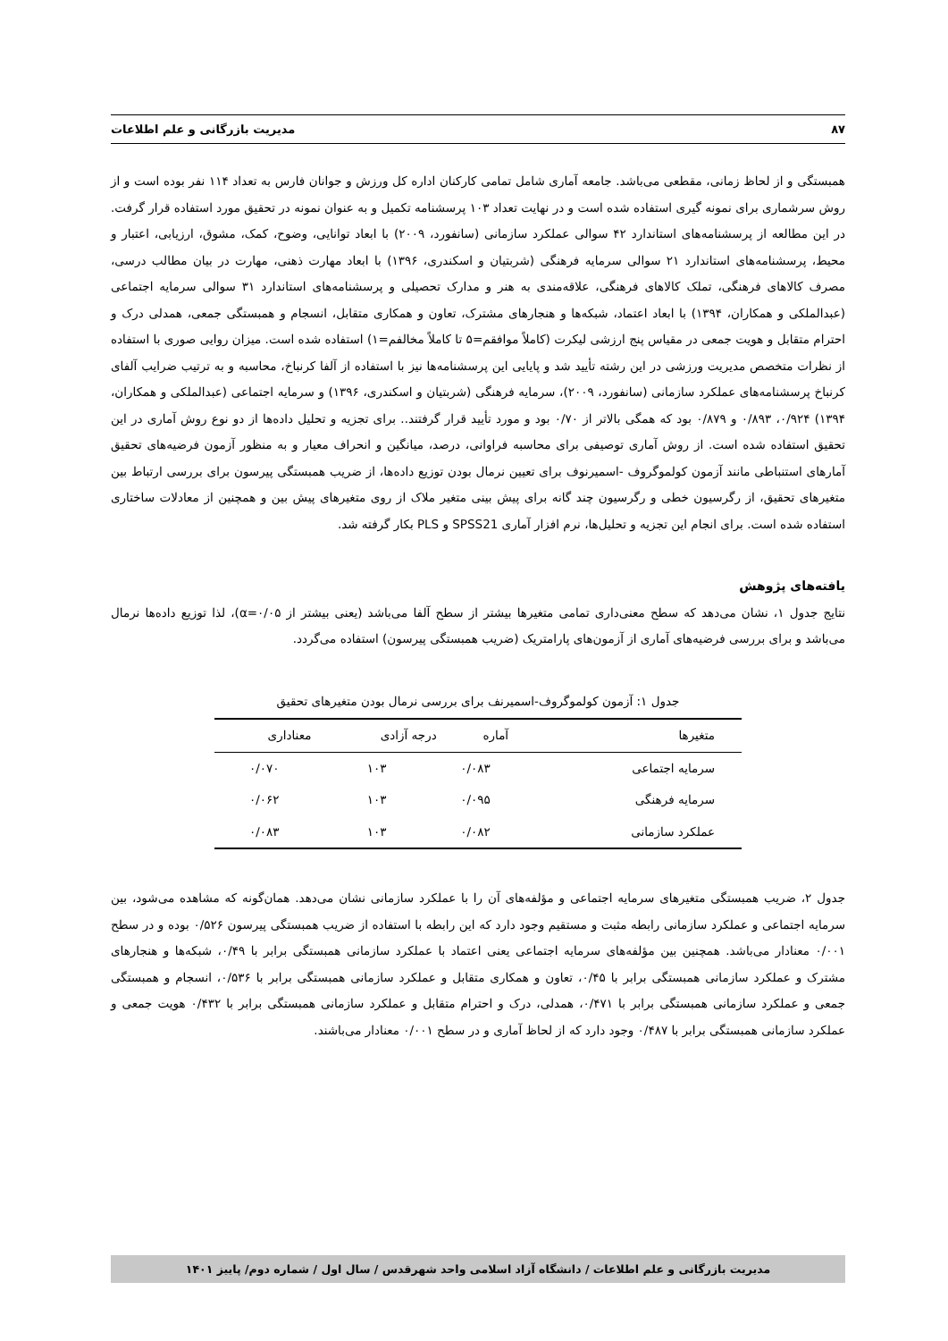۸۷ مدیریت بازرگانی و علم اطلاعات
همبستگی و از لحاظ زمانی، مقطعی می‌باشد. جامعه آماری شامل تمامی کارکنان اداره کل ورزش و جوانان فارس به تعداد ۱۱۴ نفر بوده است و از روش سرشماری برای نمونه گیری استفاده شده است و در نهایت تعداد ۱۰۳ پرسشنامه تکمیل و به عنوان نمونه در تحقیق مورد استفاده قرار گرفت. در این مطالعه از پرسشنامه‌های استاندارد ۴۲ سوالی عملکرد سازمانی (سانفورد، ۲۰۰۹) با ابعاد توانایی، وضوح، کمک، مشوق، ارزیابی، اعتبار و محیط، پرسشنامه‌های استاندارد ۲۱ سوالی سرمایه فرهنگی (شربتیان و اسکندری، ۱۳۹۶) با ابعاد مهارت ذهنی، مهارت در بیان مطالب درسی، مصرف کالاهای فرهنگی، تملک کالاهای فرهنگی، علاقه‌مندی به هنر و مدارک تحصیلی و پرسشنامه‌های استاندارد ۳۱ سوالی سرمایه اجتماعی (عبدالملکی و همکاران، ۱۳۹۴) با ابعاد اعتماد، شبکه‌ها و هنجارهای مشترک، تعاون و همکاری متقابل، انسجام و همبستگی جمعی، همدلی درک و احترام متقابل و هویت جمعی در مقیاس پنج ارزشی لیکرت (کاملاً موافقم=۵ تا کاملاً مخالفم=۱) استفاده شده است. میزان روایی صوری با استفاده از نظرات متخصص مدیریت ورزشی در این رشته تأیید شد و پایایی این پرسشنامه‌ها نیز با استفاده از آلفا کرنباخ، محاسبه و به ترتیب ضرایب آلفای کرنباخ پرسشنامه‌های عملکرد سازمانی (سانفورد، ۲۰۰۹)، سرمایه فرهنگی (شربتیان و اسکندری، ۱۳۹۶) و سرمایه اجتماعی (عبدالملکی و همکاران، ۱۳۹۴) ۰/۹۲۴، ۰/۸۹۳ و ۰/۸۷۹ بود که همگی بالاتر از ۰/۷۰ بود و مورد تأیید قرار گرفتند.. برای تجزیه و تحلیل داده‌ها از دو نوع روش آماری در این تحقیق استفاده شده است. از روش آماری توصیفی برای محاسبه فراوانی، درصد، میانگین و انحراف معیار و به منظور آزمون فرضیه‌های تحقیق آمارهای استنباطی مانند آزمون کولموگروف -اسمیرنوف برای تعیین نرمال بودن توزیع داده‌ها، از ضریب همبستگی پیرسون برای بررسی ارتباط بین متغیرهای تحقیق، از رگرسیون خطی و رگرسیون چند گانه برای پیش بینی متغیر ملاک از روی متغیرهای پیش بین و همچنین از معادلات ساختاری استفاده شده است. برای انجام این تجزیه و تحلیل‌ها، نرم افزار آماری SPSS21 و PLS بکار گرفته شد.
یافته‌های پژوهش
نتایج جدول ۱، نشان می‌دهد که سطح معنی‌داری تمامی متغیرها بیشتر از سطح آلفا می‌باشد (یعنی بیشتر از α=۰/۰۵)، لذا توزیع داده‌ها نرمال می‌باشد و برای بررسی فرضیه‌های آماری از آزمون‌های پارامتریک (ضریب همبستگی پیرسون) استفاده می‌گردد.
جدول ۱: آزمون کولموگروف-اسمیرنف برای بررسی نرمال بودن متغیرهای تحقیق
| متغیرها | آماره | درجه آزادی | معناداری |
| --- | --- | --- | --- |
| سرمایه اجتماعی | ۰/۰۸۳ | ۱۰۳ | ۰/۰۷۰ |
| سرمایه فرهنگی | ۰/۰۹۵ | ۱۰۳ | ۰/۰۶۲ |
| عملکرد سازمانی | ۰/۰۸۲ | ۱۰۳ | ۰/۰۸۳ |
جدول ۲، ضریب همبستگی متغیرهای سرمایه اجتماعی و مؤلفه‌های آن را با عملکرد سازمانی نشان می‌دهد. همان‌گونه که مشاهده می‌شود، بین سرمایه اجتماعی و عملکرد سازمانی رابطه مثبت و مستقیم وجود دارد که این رابطه با استفاده از ضریب همبستگی پیرسون ۰/۵۲۶ بوده و در سطح ۰/۰۰۱ معنادار می‌باشد. همچنین بین مؤلفه‌های سرمایه اجتماعی یعنی اعتماد با عملکرد سازمانی همبستگی برابر با ۰/۴۹، شبکه‌ها و هنجارهای مشترک و عملکرد سازمانی همبستگی برابر با ۰/۴۵، تعاون و همکاری متقابل و عملکرد سازمانی همبستگی برابر با ۰/۵۳۶، انسجام و همبستگی جمعی و عملکرد سازمانی همبستگی برابر با ۰/۴۷۱، همدلی، درک و احترام متقابل و عملکرد سازمانی همبستگی برابر با ۰/۴۳۲ هویت جمعی و عملکرد سازمانی همبستگی برابر با ۰/۴۸۷ وجود دارد که از لحاظ آماری و در سطح ۰/۰۰۱ معنادار می‌باشند.
مدیریت بازرگانی و علم اطلاعات / دانشگاه آزاد اسلامی واحد شهرقدس / سال اول / شماره دوم/ پاییز ۱۴۰۱